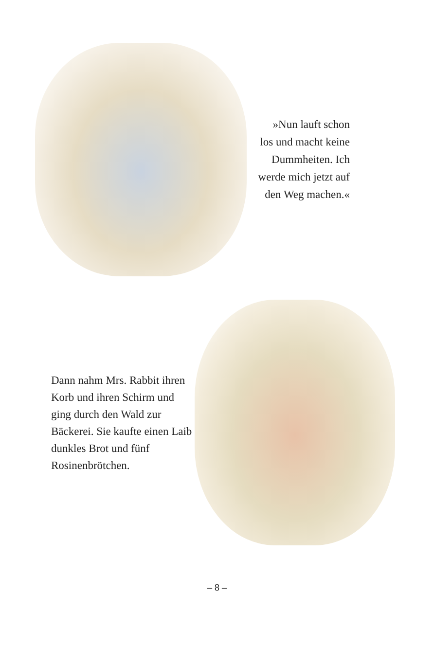»Nun lauft schon los und macht keine Dummheiten. Ich werde mich jetzt auf den Weg machen.«
Dann nahm Mrs. Rabbit ihren Korb und ihren Schirm und ging durch den Wald zur Bäckerei. Sie kaufte einen Laib dunkles Brot und fünf Rosinenbrötchen.
– 8 –